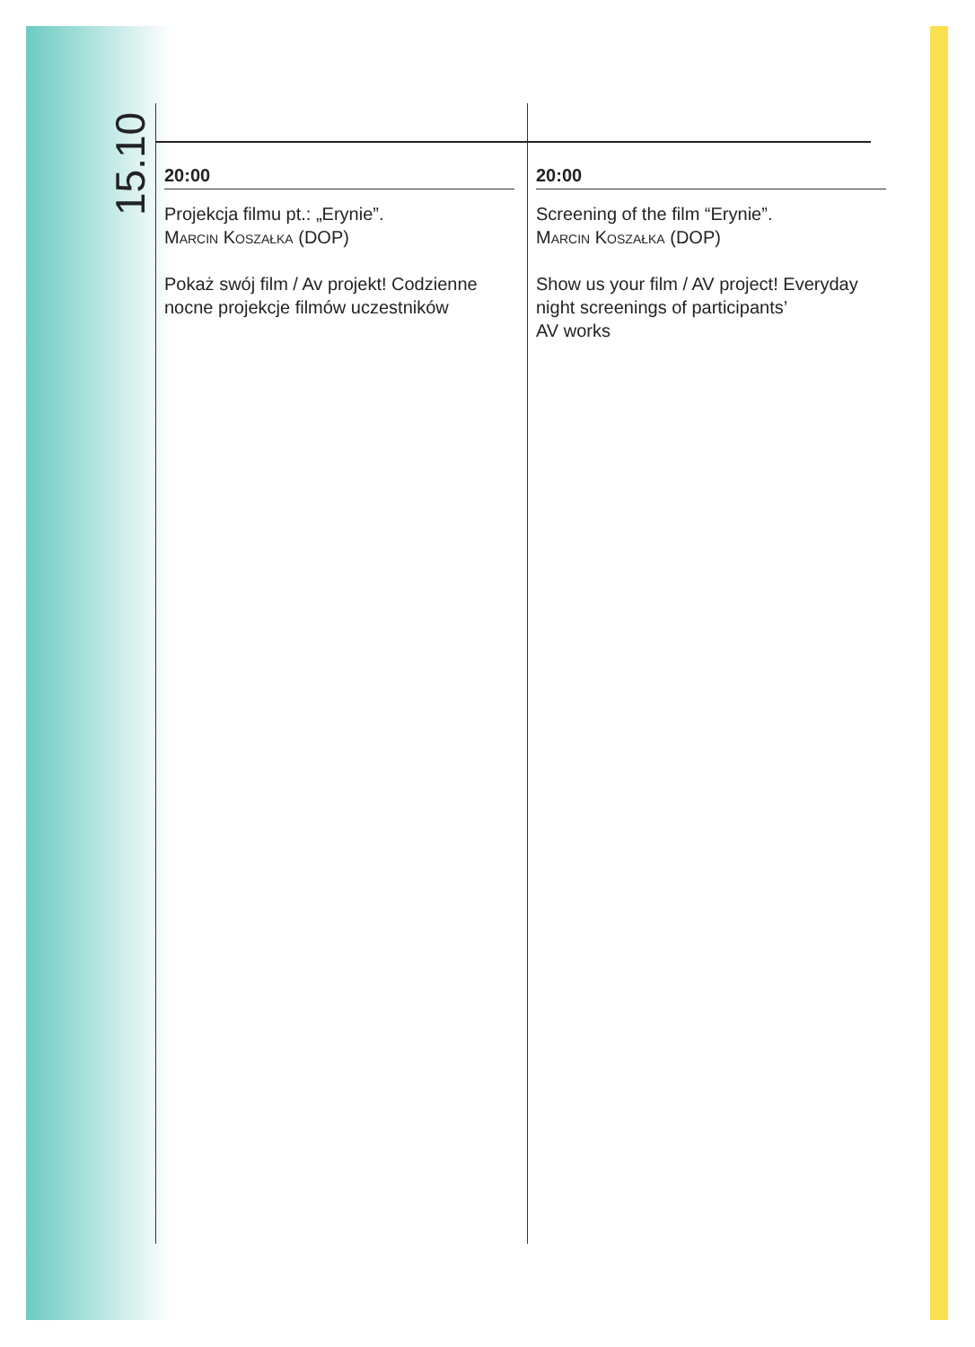15.10
20:00
Projekcja filmu pt.: „Erynie”.
Marcin Koszałka (DOP)
Pokaż swój film / Av projekt! Codzienne nocne projekcje filmów uczestników
20:00
Screening of the film “Erynie”.
Marcin Koszałka (DOP)
Show us your film / AV project! Everyday night screenings of participants’
AV works